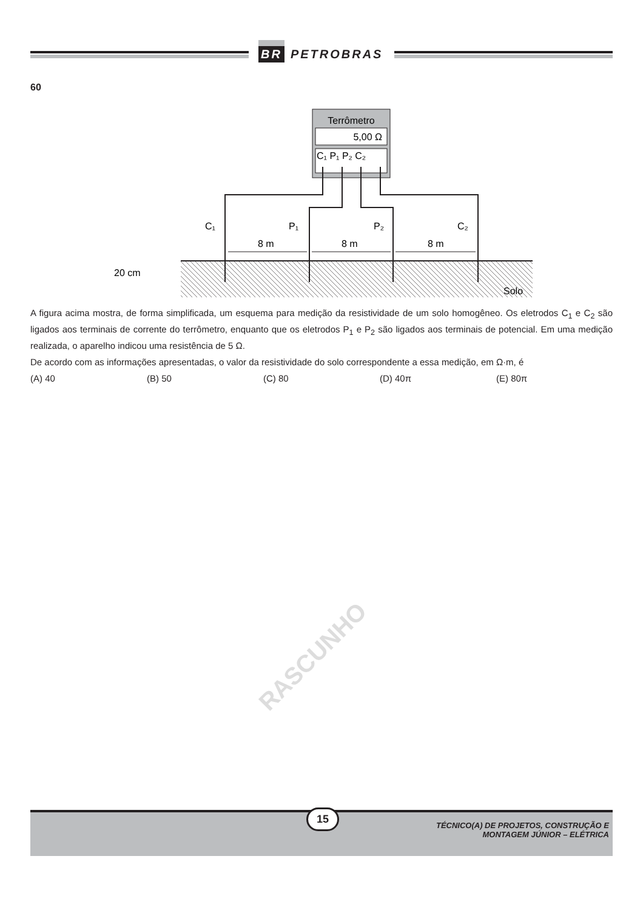BR PETROBRAS
60
Terrômetro
5,00 Ω
C₁ P₁ P₂ C₂
C₁
P₁
P₂
C₂
8 m
8 m
8 m
20 cm
Solo
A figura acima mostra, de forma simplificada, um esquema para medição da resistividade de um solo homogêneo. Os eletrodos C<sub>1</sub> e C<sub>2</sub> são ligados aos terminais de corrente do terrômetro, enquanto que os eletrodos P<sub>1</sub> e P<sub>2</sub> são ligados aos terminais de potencial. Em uma medição realizada, o aparelho indicou uma resistência de 5 Ω.
De acordo com as informações apresentadas, o valor da resistividade do solo correspondente a essa medição, em Ω·m, é
(A) 40 (B) 50 (C) 80 (D) 40π (E) 80π
RASCUNHO
15
TÉCNICO(A) DE PROJETOS, CONSTRUÇÃO E
MONTAGEM JÚNIOR – ELÉTRICA